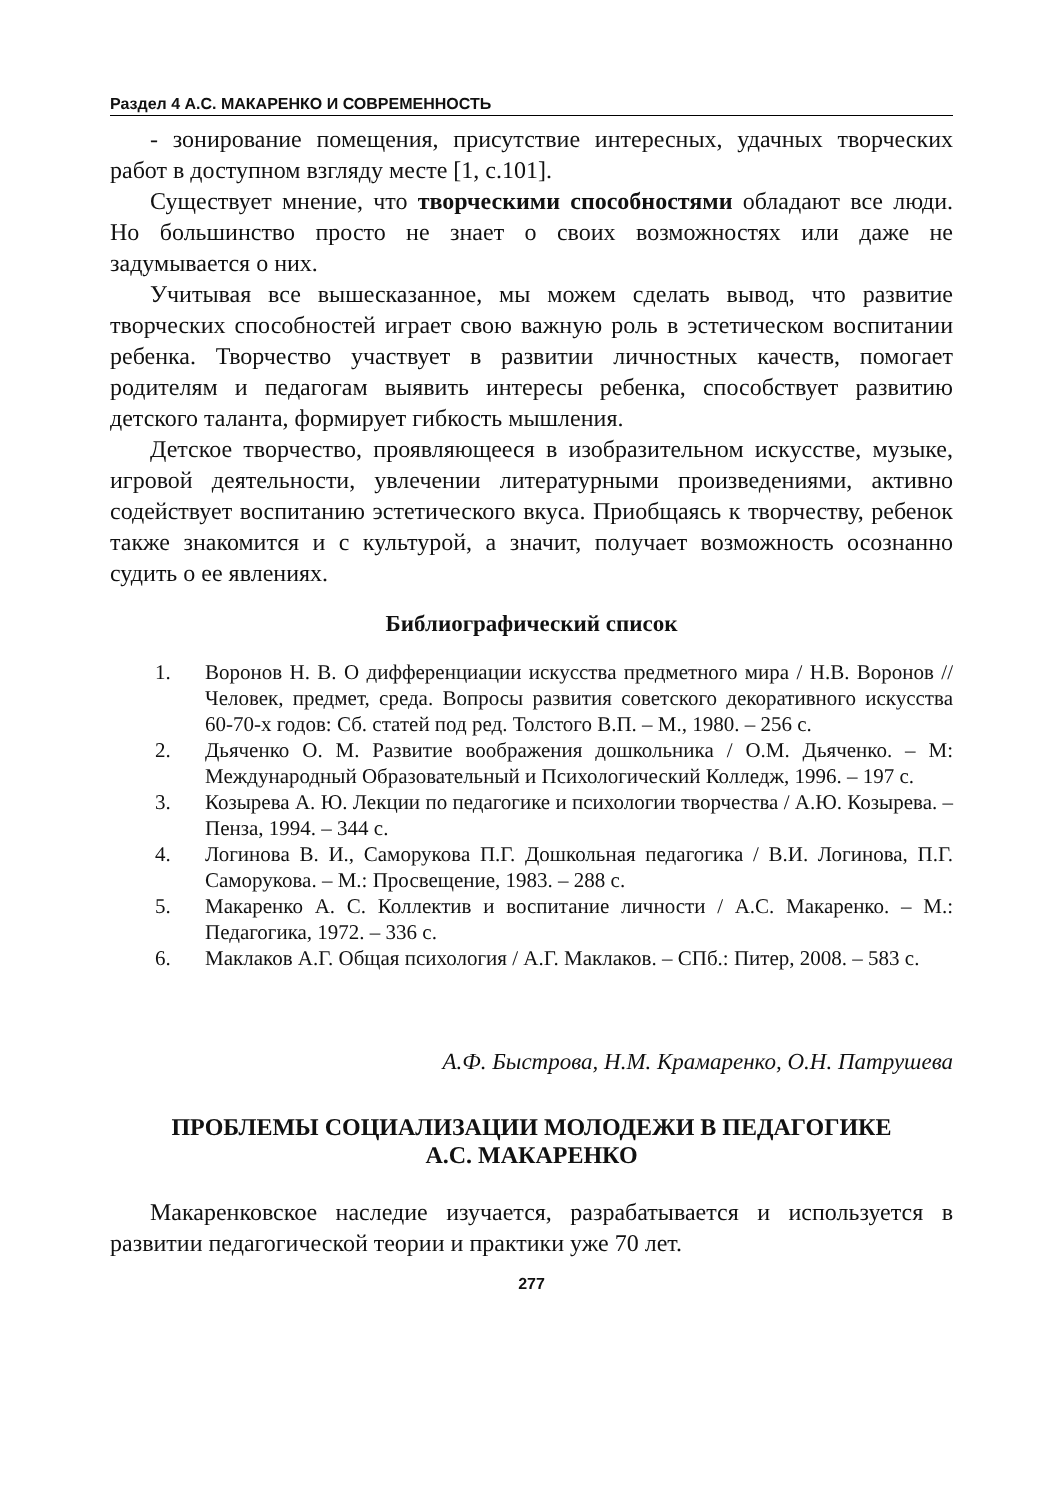Раздел 4 А.С. МАКАРЕНКО И СОВРЕМЕННОСТЬ
- зонирование помещения, присутствие интересных, удачных творческих работ в доступном взгляду месте [1, с.101].
Существует мнение, что творческими способностями обладают все люди. Но большинство просто не знает о своих возможностях или даже не задумывается о них.
Учитывая все вышесказанное, мы можем сделать вывод, что развитие творческих способностей играет свою важную роль в эстетическом воспитании ребенка. Творчество участвует в развитии личностных качеств, помогает родителям и педагогам выявить интересы ребенка, способствует развитию детского таланта, формирует гибкость мышления.
Детское творчество, проявляющееся в изобразительном искусстве, музыке, игровой деятельности, увлечении литературными произведениями, активно содействует воспитанию эстетического вкуса. Приобщаясь к творчеству, ребенок также знакомится и с культурой, а значит, получает возможность осознанно судить о ее явлениях.
Библиографический список
1. Воронов Н. В. О дифференциации искусства предметного мира / Н.В. Воронов // Человек, предмет, среда. Вопросы развития советского декоративного искусства 60-70-х годов: Сб. статей под ред. Толстого В.П. – М., 1980. – 256 с.
2. Дьяченко О. М. Развитие воображения дошкольника / О.М. Дьяченко. – М: Международный Образовательный и Психологический Колледж, 1996. – 197 с.
3. Козырева А. Ю. Лекции по педагогике и психологии творчества / А.Ю. Козырева. – Пенза, 1994. – 344 с.
4. Логинова В. И., Саморукова П.Г. Дошкольная педагогика / В.И. Логинова, П.Г. Саморукова. – М.: Просвещение, 1983. – 288 с.
5. Макаренко А. С. Коллектив и воспитание личности / А.С. Макаренко. – М.: Педагогика, 1972. – 336 с.
6. Маклаков А.Г. Общая психология / А.Г. Маклаков. – СПб.: Питер, 2008. – 583 с.
А.Ф. Быстрова, Н.М. Крамаренко, О.Н. Патрушева
ПРОБЛЕМЫ СОЦИАЛИЗАЦИИ МОЛОДЕЖИ В ПЕДАГОГИКЕ
А.С. МАКАРЕНКО
Макаренковское наследие изучается, разрабатывается и используется в развитии педагогической теории и практики уже 70 лет.
277